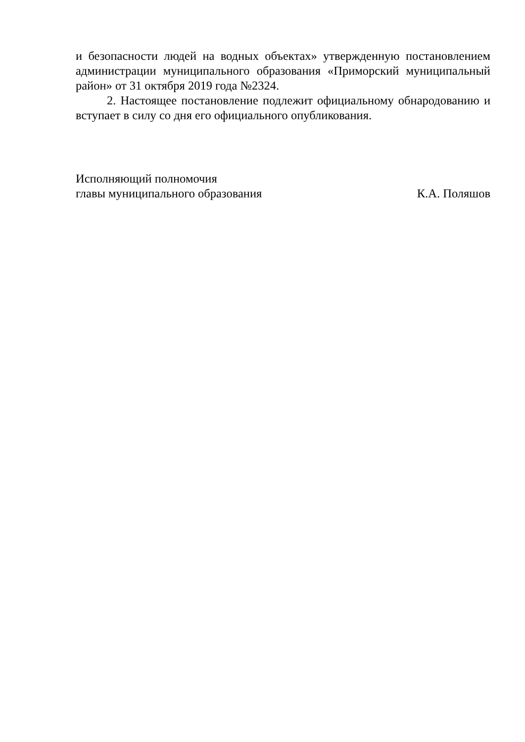и безопасности людей на водных объектах» утвержденную постановлением администрации муниципального образования «Приморский муниципальный район» от 31 октября 2019 года №2324.
2. Настоящее постановление подлежит официальному обнародованию и вступает в силу со дня его официального опубликования.
Исполняющий полномочия
главы муниципального образования
К.А. Поляшов